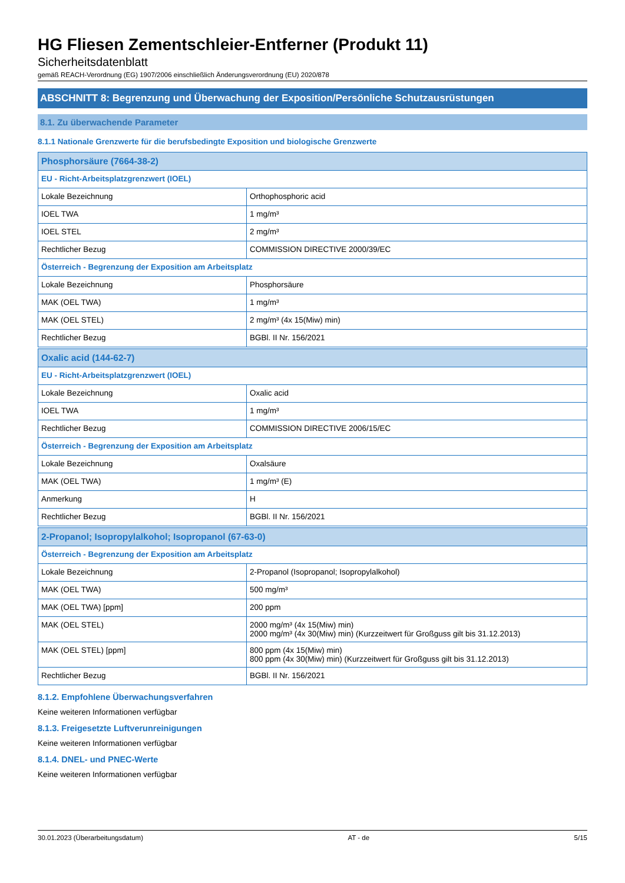HG Fliesen Zementschleier-Entferner (Produkt 11)
Sicherheitsdatenblatt
gemäß REACH-Verordnung (EG) 1907/2006 einschließlich Änderungsverordnung (EU) 2020/878
ABSCHNITT 8: Begrenzung und Überwachung der Exposition/Persönliche Schutzausrüstungen
8.1. Zu überwachende Parameter
8.1.1 Nationale Grenzwerte für die berufsbedingte Exposition und biologische Grenzwerte
| Phosphorsäure (7664-38-2) | |
| --- | --- |
| EU - Richt-Arbeitsplatzgrenzwert (IOEL) | |
| Lokale Bezeichnung | Orthophosphoric acid |
| IOEL TWA | 1 mg/m³ |
| IOEL STEL | 2 mg/m³ |
| Rechtlicher Bezug | COMMISSION DIRECTIVE 2000/39/EC |
| Österreich - Begrenzung der Exposition am Arbeitsplatz | |
| Lokale Bezeichnung | Phosphorsäure |
| MAK (OEL TWA) | 1 mg/m³ |
| MAK (OEL STEL) | 2 mg/m³ (4x 15(Miw) min) |
| Rechtlicher Bezug | BGBl. II Nr. 156/2021 |
| Oxalic acid (144-62-7) | |
| --- | --- |
| EU - Richt-Arbeitsplatzgrenzwert (IOEL) | |
| Lokale Bezeichnung | Oxalic acid |
| IOEL TWA | 1 mg/m³ |
| Rechtlicher Bezug | COMMISSION DIRECTIVE 2006/15/EC |
| Österreich - Begrenzung der Exposition am Arbeitsplatz | |
| Lokale Bezeichnung | Oxalsäure |
| MAK (OEL TWA) | 1 mg/m³ (E) |
| Anmerkung | H |
| Rechtlicher Bezug | BGBl. II Nr. 156/2021 |
| 2-Propanol; Isopropylalkohol; Isopropanol (67-63-0) | |
| --- | --- |
| Österreich - Begrenzung der Exposition am Arbeitsplatz | |
| Lokale Bezeichnung | 2-Propanol (Isopropanol; Isopropylalkohol) |
| MAK (OEL TWA) | 500 mg/m³ |
| MAK (OEL TWA) [ppm] | 200 ppm |
| MAK (OEL STEL) | 2000 mg/m³ (4x 15(Miw) min) 2000 mg/m³ (4x 30(Miw) min) (Kurzzeitwert für Großguss gilt bis 31.12.2013) |
| MAK (OEL STEL) [ppm] | 800 ppm (4x 15(Miw) min) 800 ppm (4x 30(Miw) min) (Kurzzeitwert für Großguss gilt bis 31.12.2013) |
| Rechtlicher Bezug | BGBl. II Nr. 156/2021 |
8.1.2. Empfohlene Überwachungsverfahren
Keine weiteren Informationen verfügbar
8.1.3. Freigesetzte Luftverunreinigungen
Keine weiteren Informationen verfügbar
8.1.4. DNEL- und PNEC-Werte
Keine weiteren Informationen verfügbar
30.01.2023 (Überarbeitungsdatum) AT - de 5/15